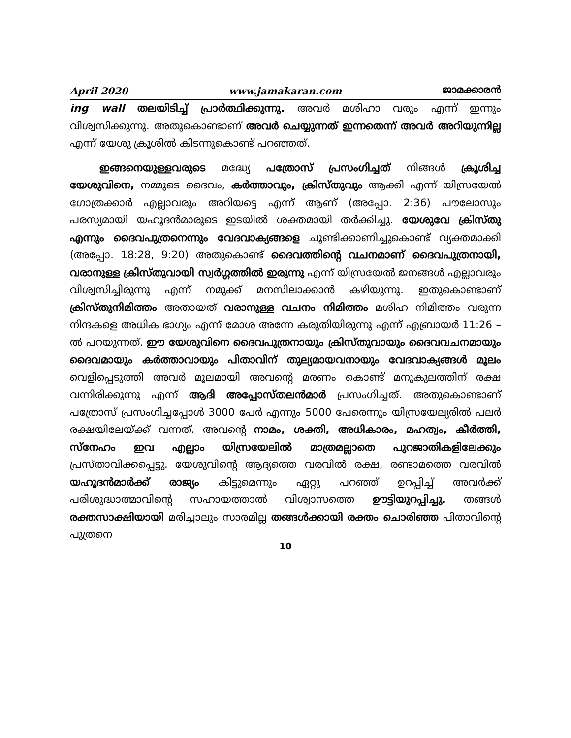April 2020 www.jamakaran.com ജാമക്കാരൻ
ing wall തലയിടിച്ച് പ്രാർത്ഥിക്കുന്നു. അവർ മശിഹാ വരും എന്ന് ഇന്നും വിശ്വസിക്കുന്നു. അതുകൊണ്ടാണ് അവർ ചെയ്യുന്നത് ഇന്നതെന്ന് അവർ അറിയുന്നില്ല എന്ന് യേശു ക്രൂശിൽ കിടന്നുകൊണ്ട് പറഞ്ഞത്.
ഇങ്ങനെയുള്ളവരുടെ മദ്ധ്യേ പത്രോസ് പ്രസംഗിച്ചത് നിങ്ങൾ ക്രൂശിച്ച യേശുവിനെ, നമ്മുടെ ദൈവം, കർത്താവും, ക്രിസ്തുവും ആക്കി എന്ന് യിസ്രയേൽ ഗോത്രക്കാർ എല്ലാവരും അറിയട്ടെ എന്ന് ആണ് (അപ്പോ. 2:36) പൗലോസും പരസ്യമായി യഹൂദൻമാരുടെ ഇടയിൽ ശക്തമായി തർക്കിച്ചു. യേശുവേ ക്രിസ്തു എന്നും ദൈവപുത്രനെന്നും വേദവാക്യങ്ങളെ ചൂണ്ടിക്കാണിച്ചുകൊണ്ട് വ്യക്തമാക്കി (അപ്പോ. 18:28, 9:20) അതുകൊണ്ട് ദൈവത്തിന്റെ വചനമാണ് ദൈവപുത്രനായി, വരാനുള്ള ക്രിസ്തുവായി സ്വർഗ്ഗത്തിൽ ഇരുന്നു എന്ന് യിസ്രയേൽ ജനങ്ങൾ എല്ലാവരും വിശ്വസിച്ചിരുന്നു എന്ന് നമുക്ക് മനസിലാക്കാൻ കഴിയുന്നു. ഇതുകൊണ്ടാണ് ക്രിസ്തുനിമിത്തം അതായത് വരാനുള്ള വചനം നിമിത്തം മശിഹ നിമിത്തം വരുന്ന നിന്ദകളെ അധിക ഭാഗ്യം എന്ന് മോശ അന്നേ കരുതിയിരുന്നു എന്ന് എബ്രായർ 11:26 –ൽ പറയുന്നത്. ഈ യേശുവിനെ ദൈവപുത്രനായും ക്രിസ്തുവായും ദൈവവചനമായും ദൈവമായും കർത്താവായും പിതാവിന് തുല്യമായവനായും വേദവാക്യങ്ങൾ മൂലം വെളിപ്പെടുത്തി അവർ മൂലമായി അവന്റെ മരണം കൊണ്ട് മനുകുലത്തിന് രക്ഷ വന്നിരിക്കുന്നു എന്ന് ആദി അപ്പോസ്തലൻമാർ പ്രസംഗിച്ചത്. അതുകൊണ്ടാണ് പത്രോസ് പ്രസംഗിച്ചപ്പോൾ 3000 പേർ എന്നും 5000 പേരെന്നും യിസ്രയേല്യരിൽ പലർ രക്ഷയിലേയ്ക്ക് വന്നത്. അവന്റെ നാമം, ശക്തി, അധികാരം, മഹത്വം, കീർത്തി, സ്നേഹം ഇവ എല്ലാം യിസ്രയേലിൽ മാത്രമല്ലാതെ പുറജാതികളിലേക്കും പ്രസ്താവിക്കപ്പെട്ടു. യേശുവിന്റെ ആദ്യത്തെ വരവിൽ രക്ഷ, രണ്ടാമത്തെ വരവിൽ യഹൂദൻമാർക്ക് രാജ്യം കിട്ടുമെന്നും ഏറ്റു പറഞ്ഞ് ഉറപ്പിച്ച് അവർക്ക് പരിശുദ്ധാത്മാവിന്റെ സഹായത്താൽ വിശ്വാസത്തെ ഊട്ടിയുറപ്പിച്ചു. തങ്ങൾ രക്തസാക്ഷിയായി മരിച്ചാലും സാരമില്ല തങ്ങൾക്കായി രക്തം ചൊരിഞ്ഞ പിതാവിന്റെ പുത്രനെ
10